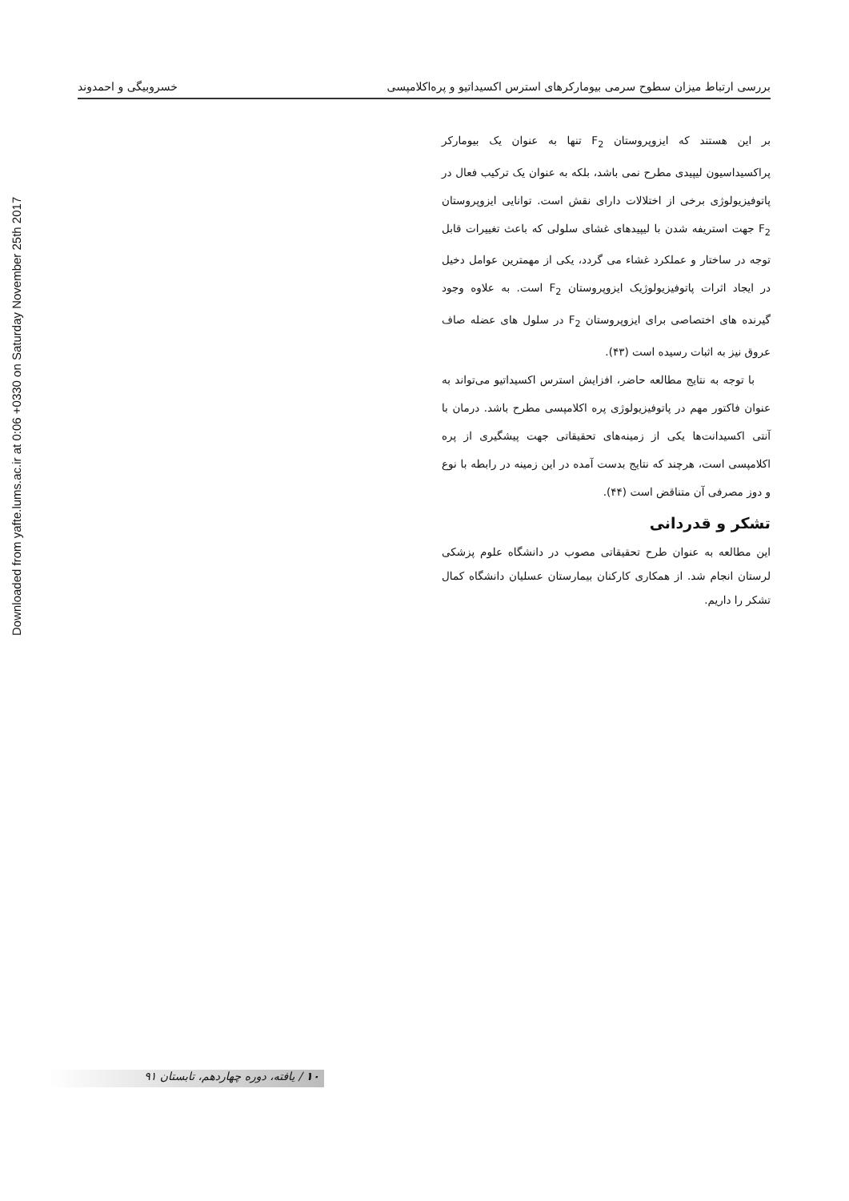Downloaded from yafte.lums.ac.ir at 0:06 +0330 on Saturday November 25th 2017
بررسی ارتباط میزان سطوح سرمی بیومارکرهای استرس اکسیداتیو و پره‌اکلامپسی خسروبیگی و احمدوند
بر این هستند که ایزوپروستان F<sub>2</sub> تنها به عنوان یک بیومارکر پراکسیداسیون لیپیدی مطرح نمی باشد، بلکه به عنوان یک ترکیب فعال در پاتوفیزیولوژی برخی از اختلالات دارای نقش است. توانایی ایزوپروستان F<sub>2</sub> جهت استریفه شدن با لیپیدهای غشای سلولی که باعث تغییرات قابل توجه در ساختار و عملکرد غشاء می گردد، یکی از مهمترین عوامل دخیل در ایجاد اثرات پاتوفیزیولوژیک ایزوپروستان F<sub>2</sub> است. به علاوه وجود گیرنده های اختصاصی برای ایزوپروستان F<sub>2</sub> در سلول های عضله صاف عروق نیز به اثبات رسیده است (۴۳).
با توجه به نتایج مطالعه حاضر، افزایش استرس اکسیداتیو می‌تواند به عنوان فاکتور مهم در پاتوفیزیولوژی پره اکلامپسی مطرح باشد. درمان با آنتی اکسیدانت‌ها یکی از زمینه‌های تحقیقاتی جهت پیشگیری از پره اکلامپسی است، هرچند که نتایج بدست آمده در این زمینه در رابطه با نوع و دوز مصرفی آن متناقض است (۴۴).
تشکر و قدردانی
این مطالعه به عنوان طرح تحقیقاتی مصوب در دانشگاه علوم پزشکی لرستان انجام شد. از همکاری کارکنان بیمارستان عسلیان دانشگاه کمال تشکر را داریم.
۱۰ / یافته، دوره چهاردهم، تابستان ۹۱